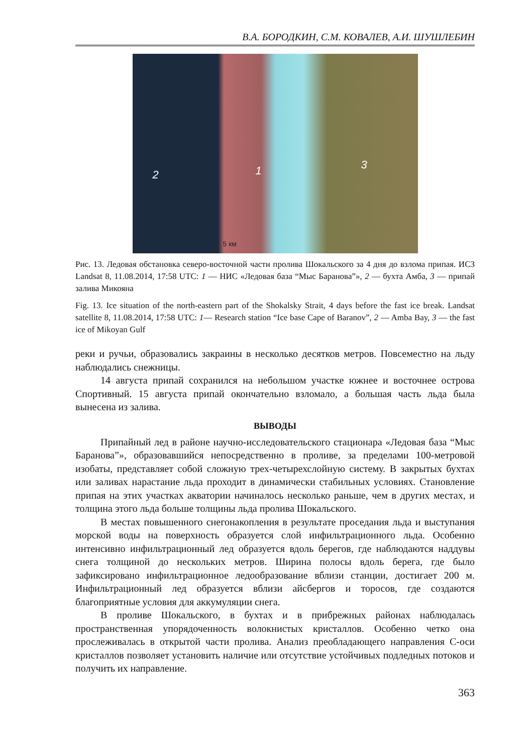В.А. БОРОДКИН, С.М. КОВАЛЕВ, А.И. ШУШЛЕБИН
2 1 3
5 км
Рис. 13. Ледовая обстановка северо-восточной части пролива Шокальского за 4 дня до взлома припая. ИСЗ Landsat 8, 11.08.2014, 17:58 UTC: 1 — НИС «Ледовая база “Мыс Баранова”», 2 — бухта Амба, 3 — припай залива Микояна
Fig. 13. Ice situation of the north-eastern part of the Shokalsky Strait, 4 days before the fast ice break. Landsat satellite 8, 11.08.2014, 17:58 UTC: 1— Research station “Ice base Cape of Baranov”, 2 — Amba Bay, 3 — the fast ice of Mikoyan Gulf
реки и ручьи, образовались закраины в несколько десятков метров. Повсеместно на льду наблюдались снежницы.
14 августа припай сохранился на небольшом участке южнее и восточнее острова Спортивный. 15 августа припай окончательно взломало, а большая часть льда была вынесена из залива.
ВЫВОДЫ
Припайный лед в районе научно-исследовательского стационара «Ледовая база “Мыс Баранова”», образовавшийся непосредственно в проливе, за пределами 100-метровой изобаты, представляет собой сложную трех-четырехслойную систему. В закрытых бухтах или заливах нарастание льда проходит в динамически стабильных условиях. Становление припая на этих участках акватории начиналось несколько раньше, чем в других местах, и толщина этого льда больше толщины льда пролива Шокальского.
В местах повышенного снегонакопления в результате проседания льда и выступания морской воды на поверхность образуется слой инфильтрационного льда. Особенно интенсивно инфильтрационный лед образуется вдоль берегов, где наблюдаются наддувы снега толщиной до нескольких метров. Ширина полосы вдоль берега, где было зафиксировано инфильтрационное ледообразование вблизи станции, достигает 200 м. Инфильтрационный лед образуется вблизи айсбергов и торосов, где создаются благоприятные условия для аккумуляции снега.
В проливе Шокальского, в бухтах и в прибрежных районах наблюдалась пространственная упорядоченность волокнистых кристаллов. Особенно четко она прослеживалась в открытой части пролива. Анализ преобладающего направления С-оси кристаллов позволяет установить наличие или отсутствие устойчивых подледных потоков и получить их направление.
363